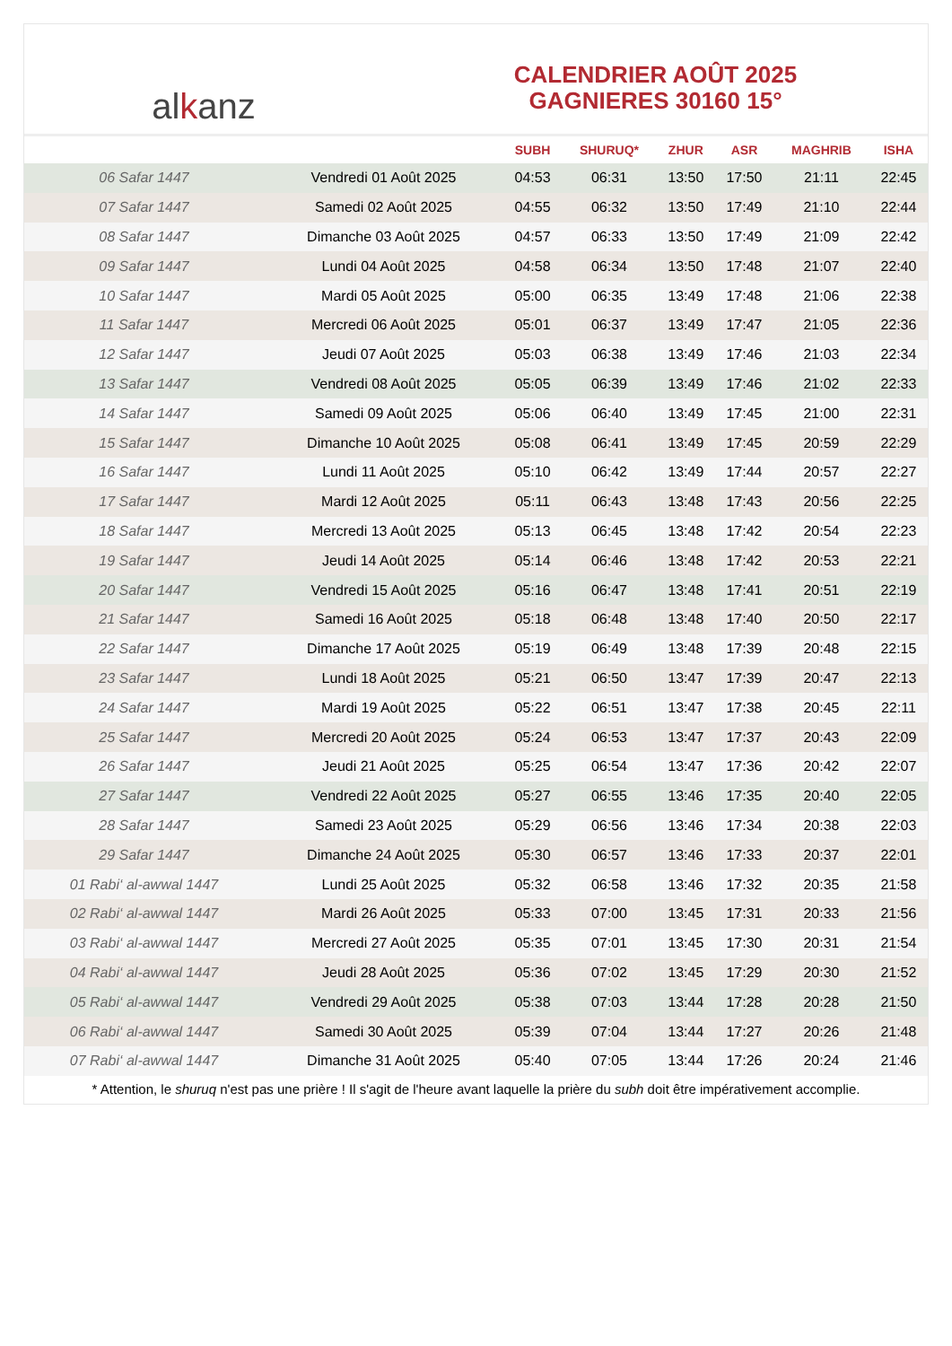al k anz
CALENDRIER AOÛT 2025
GAGNIERES 30160 15°
| | | SUBH | SHURUQ* | ZHUR | ASR | MAGHRIB | ISHA |
| --- | --- | --- | --- | --- | --- | --- | --- |
| 06 Safar 1447 | Vendredi 01 Août 2025 | 04:53 | 06:31 | 13:50 | 17:50 | 21:11 | 22:45 |
| 07 Safar 1447 | Samedi 02 Août 2025 | 04:55 | 06:32 | 13:50 | 17:49 | 21:10 | 22:44 |
| 08 Safar 1447 | Dimanche 03 Août 2025 | 04:57 | 06:33 | 13:50 | 17:49 | 21:09 | 22:42 |
| 09 Safar 1447 | Lundi 04 Août 2025 | 04:58 | 06:34 | 13:50 | 17:48 | 21:07 | 22:40 |
| 10 Safar 1447 | Mardi 05 Août 2025 | 05:00 | 06:35 | 13:49 | 17:48 | 21:06 | 22:38 |
| 11 Safar 1447 | Mercredi 06 Août 2025 | 05:01 | 06:37 | 13:49 | 17:47 | 21:05 | 22:36 |
| 12 Safar 1447 | Jeudi 07 Août 2025 | 05:03 | 06:38 | 13:49 | 17:46 | 21:03 | 22:34 |
| 13 Safar 1447 | Vendredi 08 Août 2025 | 05:05 | 06:39 | 13:49 | 17:46 | 21:02 | 22:33 |
| 14 Safar 1447 | Samedi 09 Août 2025 | 05:06 | 06:40 | 13:49 | 17:45 | 21:00 | 22:31 |
| 15 Safar 1447 | Dimanche 10 Août 2025 | 05:08 | 06:41 | 13:49 | 17:45 | 20:59 | 22:29 |
| 16 Safar 1447 | Lundi 11 Août 2025 | 05:10 | 06:42 | 13:49 | 17:44 | 20:57 | 22:27 |
| 17 Safar 1447 | Mardi 12 Août 2025 | 05:11 | 06:43 | 13:48 | 17:43 | 20:56 | 22:25 |
| 18 Safar 1447 | Mercredi 13 Août 2025 | 05:13 | 06:45 | 13:48 | 17:42 | 20:54 | 22:23 |
| 19 Safar 1447 | Jeudi 14 Août 2025 | 05:14 | 06:46 | 13:48 | 17:42 | 20:53 | 22:21 |
| 20 Safar 1447 | Vendredi 15 Août 2025 | 05:16 | 06:47 | 13:48 | 17:41 | 20:51 | 22:19 |
| 21 Safar 1447 | Samedi 16 Août 2025 | 05:18 | 06:48 | 13:48 | 17:40 | 20:50 | 22:17 |
| 22 Safar 1447 | Dimanche 17 Août 2025 | 05:19 | 06:49 | 13:48 | 17:39 | 20:48 | 22:15 |
| 23 Safar 1447 | Lundi 18 Août 2025 | 05:21 | 06:50 | 13:47 | 17:39 | 20:47 | 22:13 |
| 24 Safar 1447 | Mardi 19 Août 2025 | 05:22 | 06:51 | 13:47 | 17:38 | 20:45 | 22:11 |
| 25 Safar 1447 | Mercredi 20 Août 2025 | 05:24 | 06:53 | 13:47 | 17:37 | 20:43 | 22:09 |
| 26 Safar 1447 | Jeudi 21 Août 2025 | 05:25 | 06:54 | 13:47 | 17:36 | 20:42 | 22:07 |
| 27 Safar 1447 | Vendredi 22 Août 2025 | 05:27 | 06:55 | 13:46 | 17:35 | 20:40 | 22:05 |
| 28 Safar 1447 | Samedi 23 Août 2025 | 05:29 | 06:56 | 13:46 | 17:34 | 20:38 | 22:03 |
| 29 Safar 1447 | Dimanche 24 Août 2025 | 05:30 | 06:57 | 13:46 | 17:33 | 20:37 | 22:01 |
| 01 Rabi‘ al-awwal 1447 | Lundi 25 Août 2025 | 05:32 | 06:58 | 13:46 | 17:32 | 20:35 | 21:58 |
| 02 Rabi‘ al-awwal 1447 | Mardi 26 Août 2025 | 05:33 | 07:00 | 13:45 | 17:31 | 20:33 | 21:56 |
| 03 Rabi‘ al-awwal 1447 | Mercredi 27 Août 2025 | 05:35 | 07:01 | 13:45 | 17:30 | 20:31 | 21:54 |
| 04 Rabi‘ al-awwal 1447 | Jeudi 28 Août 2025 | 05:36 | 07:02 | 13:45 | 17:29 | 20:30 | 21:52 |
| 05 Rabi‘ al-awwal 1447 | Vendredi 29 Août 2025 | 05:38 | 07:03 | 13:44 | 17:28 | 20:28 | 21:50 |
| 06 Rabi‘ al-awwal 1447 | Samedi 30 Août 2025 | 05:39 | 07:04 | 13:44 | 17:27 | 20:26 | 21:48 |
| 07 Rabi‘ al-awwal 1447 | Dimanche 31 Août 2025 | 05:40 | 07:05 | 13:44 | 17:26 | 20:24 | 21:46 |
* Attention, le shuruq n'est pas une prière ! Il s'agit de l'heure avant laquelle la prière du subh doit être impérativement accomplie.